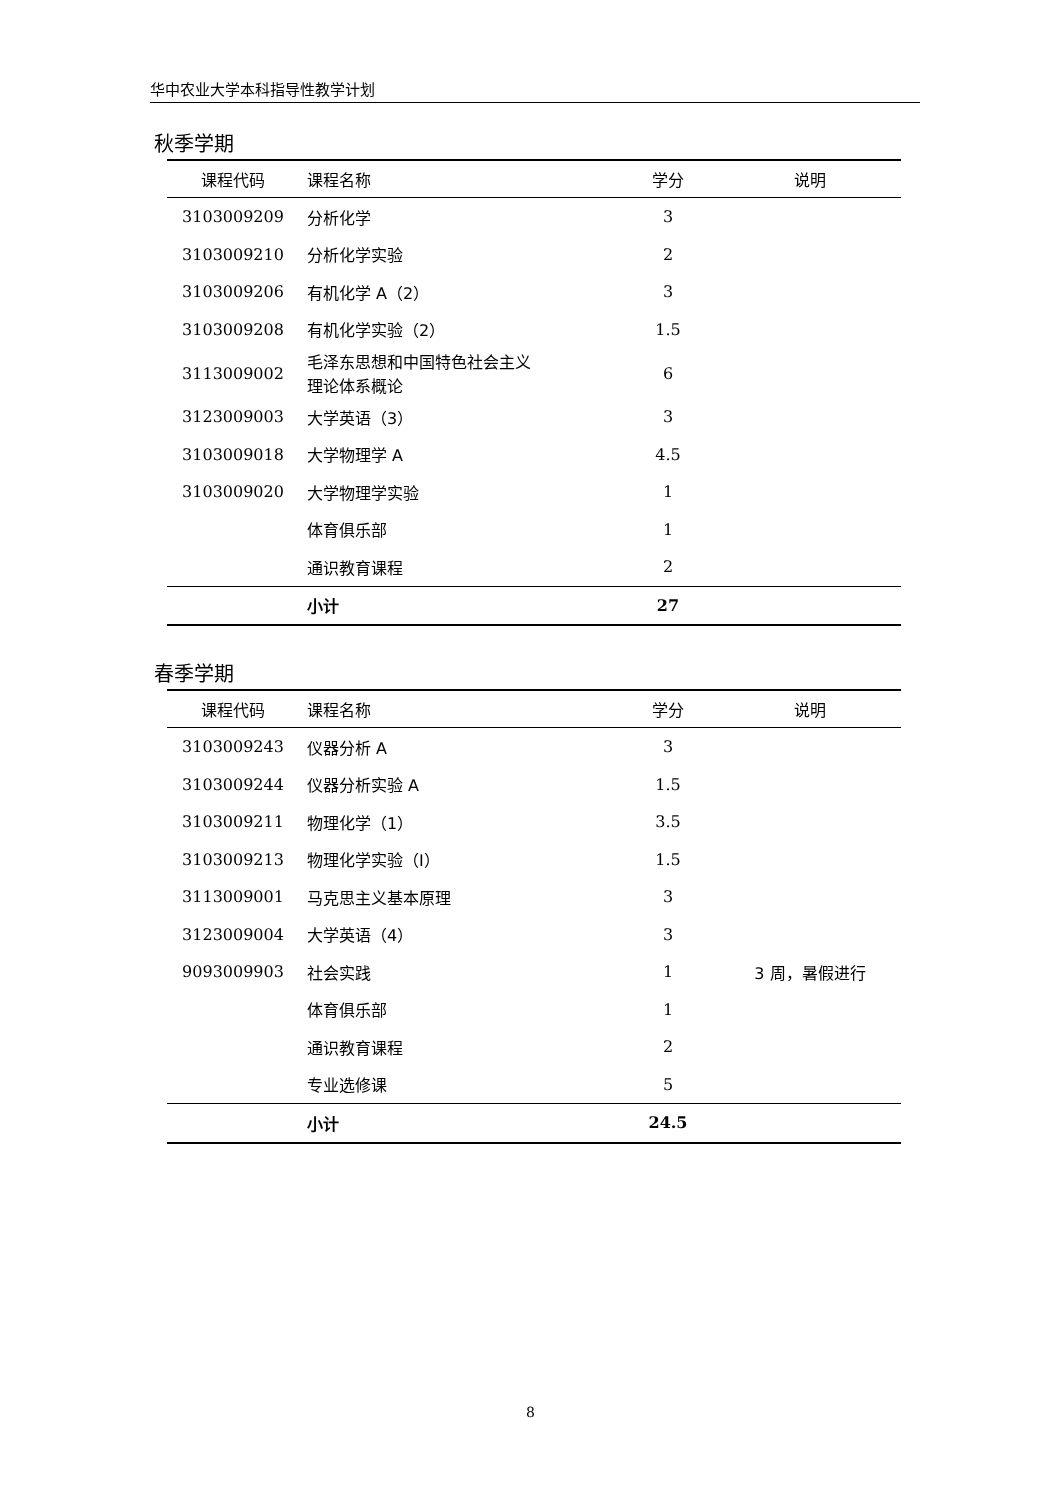华中农业大学本科指导性教学计划
秋季学期
| 课程代码 | 课程名称 | 学分 | 说明 |
| --- | --- | --- | --- |
| 3103009209 | 分析化学 | 3 | |
| 3103009210 | 分析化学实验 | 2 | |
| 3103009206 | 有机化学 A（2） | 3 | |
| 3103009208 | 有机化学实验（2） | 1.5 | |
| 3113009002 | 毛泽东思想和中国特色社会主义 理论体系概论 | 6 | |
| 3123009003 | 大学英语（3） | 3 | |
| 3103009018 | 大学物理学 A | 4.5 | |
| 3103009020 | 大学物理学实验 | 1 | |
| | 体育俱乐部 | 1 | |
| | 通识教育课程 | 2 | |
| | 小计 | 27 | |
春季学期
| 课程代码 | 课程名称 | 学分 | 说明 |
| --- | --- | --- | --- |
| 3103009243 | 仪器分析 A | 3 | |
| 3103009244 | 仪器分析实验 A | 1.5 | |
| 3103009211 | 物理化学（1） | 3.5 | |
| 3103009213 | 物理化学实验（I） | 1.5 | |
| 3113009001 | 马克思主义基本原理 | 3 | |
| 3123009004 | 大学英语（4） | 3 | |
| 9093009903 | 社会实践 | 1 | 3 周，暑假进行 |
| | 体育俱乐部 | 1 | |
| | 通识教育课程 | 2 | |
| | 专业选修课 | 5 | |
| | 小计 | 24.5 | |
8